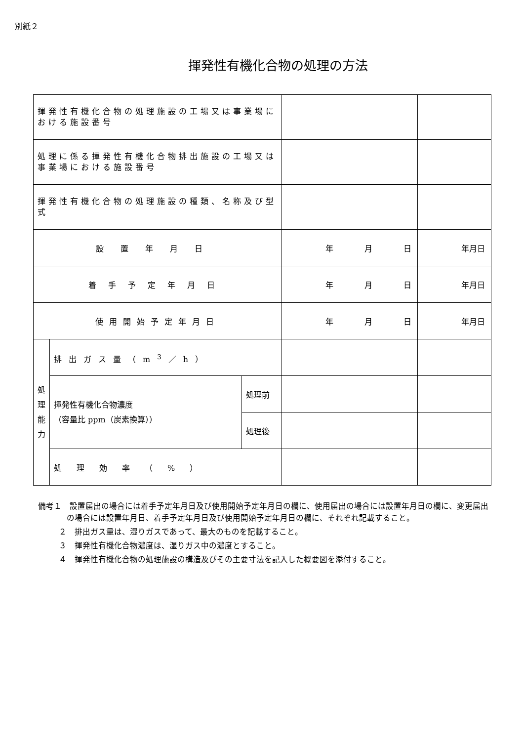別紙２
揮発性有機化合物の処理の方法
| 揮発性有機化合物の処理施設の工場又は事業場における施設番号 | | | | |
| 処理に係る揮発性有機化合物排出施設の工場又は事業場における施設番号 | | | | |
| 揮発性有機化合物の処理施設の種類、名称及び型式 | | | | |
| 設置年月日 | | | 年 月 日 | 年 月 日 |
| 着手予定年月日 | | | 年 月 日 | 年 月 日 |
| 使用開始予定年月日 | | | 年 月 日 | 年 月 日 |
| 処 理 能 力 | 排出ガス量（m<sup>3</sup>／h） | | | |
| | 揮発性有機化合物濃度 （容量比 ppm（炭素換算）） | 処理前 | | |
| | | 処理後 | | |
| | 処理効率（%） | | | |
備考１　設置届出の場合には着手予定年月日及び使用開始予定年月日の欄に、使用届出の場合には設置年月日の欄に、変更届出の場合には設置年月日、着手予定年月日及び使用開始予定年月日の欄に、それぞれ記載すること。
２　排出ガス量は、湿りガスであって、最大のものを記載すること。
３　揮発性有機化合物濃度は、湿りガス中の濃度とすること。
４　揮発性有機化合物の処理施設の構造及びその主要寸法を記入した概要図を添付すること。